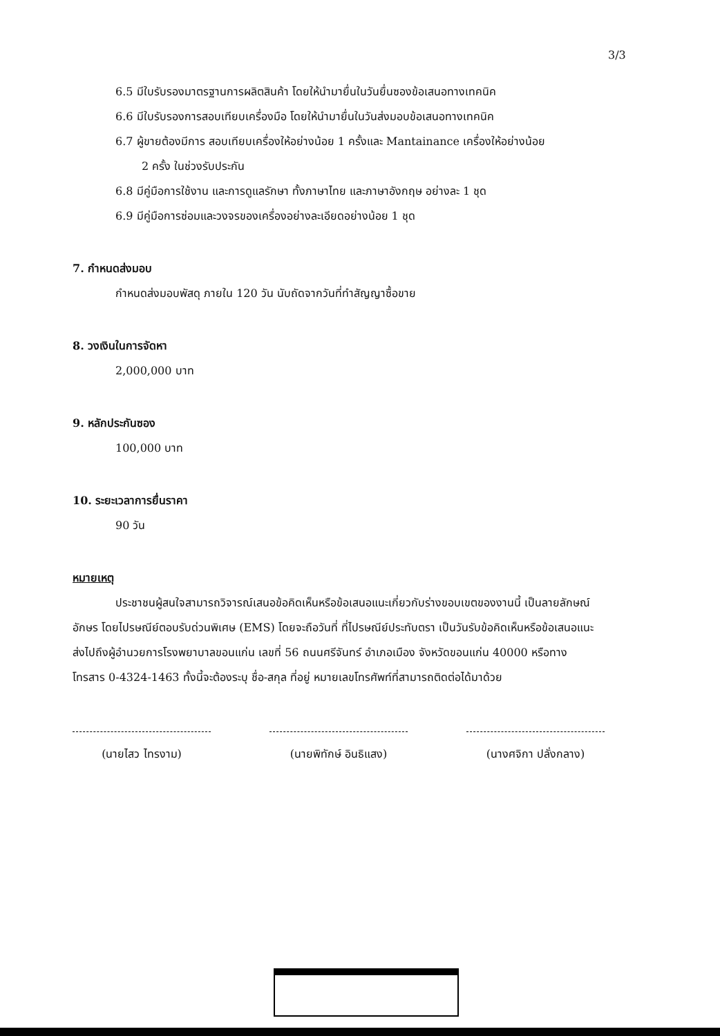3/3
6.5 มีใบรับรองมาตรฐานการผลิตสินค้า โดยให้นำมายื่นในวันยื่นซองข้อเสนอทางเทคนิค
6.6 มีใบรับรองการสอบเทียบเครื่องมือ โดยให้นำมายื่นในวันส่งมอบข้อเสนอทางเทคนิค
6.7 ผู้ขายต้องมีการ สอบเทียบเครื่องให้อย่างน้อย 1 ครั้งและ Mantainance เครื่องให้อย่างน้อย
2 ครั้ง ในช่วงรับประกัน
6.8 มีคู่มือการใช้งาน และการดูแลรักษา ทั้งภาษาไทย และภาษาอังกฤษ อย่างละ 1 ชุด
6.9 มีคู่มือการซ่อมและวงจรของเครื่องอย่างละเอียดอย่างน้อย 1 ชุด
7. กำหนดส่งมอบ
กำหนดส่งมอบพัสดุ ภายใน 120 วัน นับถัดจากวันที่ทำสัญญาซื้อขาย
8. วงเงินในการจัดหา
2,000,000 บาท
9. หลักประกันซอง
100,000 บาท
10. ระยะเวลาการยื่นราคา
90 วัน
หมายเหตุ
ประชาชนผู้สนใจสามารถวิจารณ์เสนอข้อคิดเห็นหรือข้อเสนอแนะเกี่ยวกับร่างขอบเขตของงานนี้ เป็นลายลักษณ์อักษร โดยไปรษณีย์ตอบรับด่วนพิเศษ (EMS) โดยจะถือวันที่ ที่ไปรษณีย์ประทับตรา เป็นวันรับข้อคิดเห็นหรือข้อเสนอแนะ ส่งไปถึงผู้อำนวยการโรงพยาบาลขอนแก่น เลขที่ 56 ถนนศรีจันทร์ อำเภอเมือง จังหวัดขอนแก่น 40000 หรือทางโทรสาร 0-4324-1463 ทั้งนี้จะต้องระบุ ชื่อ-สกุล ที่อยู่ หมายเลขโทรศัพท์ที่สามารถติดต่อได้มาด้วย
(นายไสว ไทรงาม) (นายพิทักษ์ อินธิแสง)
(นางศจิกา ปลั่งกลาง)